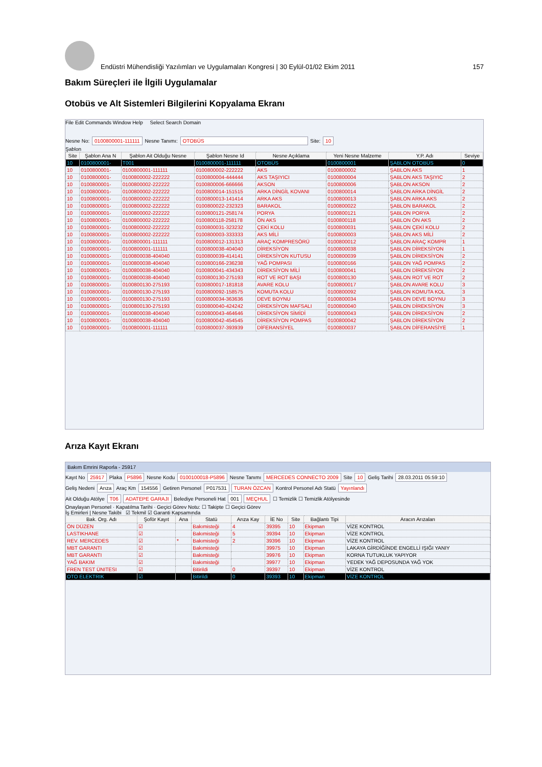Endüstri Mühendisliği Yazılımları ve Uygulamaları Kongresi | 30 Eylül-01/02 Ekim 2011 157
Bakım Süreçleri ile İlgili Uygulamalar
Otobüs ve Alt Sistemleri Bilgilerini Kopyalama Ekranı
File Edit Commands Window Help Select Search Domain
Nesne No: 0100800001-111111 Nesne Tanımı: OTOBÜS Site: 10
Şablon
| Site | Şablon Ana N | Şablon Ait Olduğu Nesne | Şablon Nesne Id | Nesne Açıklama | Yeni Nesne Malzeme | Y.P. Adı | Seviye |
| --- | --- | --- | --- | --- | --- | --- | --- |
| 10 | 0100800001- | T001 | 0100800001-111111 | OTOBÜS | 0100800001 | ŞABLON OTOBÜS | 0 |
| 10 | 0100800001- | 0100800001-111111 | 0100800002-222222 | AKS | 0100800002 | ŞABLON AKS | 1 |
| 10 | 0100800001- | 0100800002-222222 | 0100800004-444444 | AKS TAŞIYICI | 0100800004 | ŞABLON AKS TAŞIYIC | 2 |
| 10 | 0100800001- | 0100800002-222222 | 0100800006-666666 | AKSON | 0100800006 | ŞABLON AKSON | 2 |
| 10 | 0100800001- | 0100800002-222222 | 0100800014-151515 | ARKA DİNGİL KOVANI | 0100800014 | ŞABLON ARKA DİNGİL | 2 |
| 10 | 0100800001- | 0100800002-222222 | 0100800013-141414 | ARKA AKS | 0100800013 | ŞABLON ARKA AKS | 2 |
| 10 | 0100800001- | 0100800002-222222 | 0100800022-232323 | BARAKOL | 0100800022 | ŞABLON BARAKOL | 2 |
| 10 | 0100800001- | 0100800002-222222 | 0100800121-258174 | PORYA | 0100800121 | ŞABLON PORYA | 2 |
| 10 | 0100800001- | 0100800002-222222 | 0100800118-258178 | ÖN AKS | 0100800118 | ŞABLON ÖN AKS | 2 |
| 10 | 0100800001- | 0100800002-222222 | 0100800031-323232 | ÇEKİ KOLU | 0100800031 | ŞABLON ÇEKİ KOLU | 2 |
| 10 | 0100800001- | 0100800002-222222 | 0100800003-333333 | AKS MİLİ | 0100800003 | ŞABLON AKS MİLİ | 2 |
| 10 | 0100800001- | 0100800001-111111 | 0100800012-131313 | ARAÇ KOMPRESÖRÜ | 0100800012 | ŞABLON ARAÇ KOMPR | 1 |
| 10 | 0100800001- | 0100800001-111111 | 0100800038-404040 | DİREKSİYON | 0100800038 | ŞABLON DİREKSİYON | 1 |
| 10 | 0100800001- | 0100800038-404040 | 0100800039-414141 | DİREKSİYON KUTUSU | 0100800039 | ŞABLON DİREKSİYON | 2 |
| 10 | 0100800001- | 0100800038-404040 | 0100800166-236238 | YAĞ POMPASI | 0100800166 | ŞABLON YAĞ POMPAS | 2 |
| 10 | 0100800001- | 0100800038-404040 | 0100800041-434343 | DİREKSİYON MİLİ | 0100800041 | ŞABLON DİREKSİYON | 2 |
| 10 | 0100800001- | 0100800038-404040 | 0100800130-275193 | ROT VE ROT BAŞI | 0100800130 | ŞABLON ROT VE ROT | 2 |
| 10 | 0100800001- | 0100800130-275193 | 0100800017-181818 | AVARE KOLU | 0100800017 | ŞABLON AVARE KOLU | 3 |
| 10 | 0100800001- | 0100800130-275193 | 0100800092-158575 | KOMUTA KOLU | 0100800092 | ŞABLON KOMUTA KOL | 3 |
| 10 | 0100800001- | 0100800130-275193 | 0100800034-363636 | DEVE BOYNU | 0100800034 | ŞABLON DEVE BOYNU | 3 |
| 10 | 0100800001- | 0100800130-275193 | 0100800040-424242 | DİREKSİYON MAFSALI | 0100800040 | ŞABLON DİREKSİYON | 3 |
| 10 | 0100800001- | 0100800038-404040 | 0100800043-464646 | DİREKSİYON SİMİDİ | 0100800043 | ŞABLON DİREKSİYON | 2 |
| 10 | 0100800001- | 0100800038-404040 | 0100800042-454545 | DİREKSİYON POMPAS | 0100800042 | ŞABLON DİREKSİYON | 2 |
| 10 | 0100800001- | 0100800001-111111 | 0100800037-393939 | DİFERANSİYEL | 0100800037 | ŞABLON DİFERANSİYE | 1 |
Arıza Kayıt Ekranı
Bakım Emrini Raporla - 25917
Kayıt No 25917 Plaka P5896 Nesne Kodu 0100100018-P5896 Nesne Tanımı MERCEDES CONNECTO 2009 Site 10 Geliş Tarihi 28.03.2011 05:59:10
Geliş Nedeni Arıza Araç Km 154556 Getiren Personel P017531 TURAN ÖZCAN Kontrol Personel Adı Statü Yayınlandı
Ait Olduğu Atölye T06 ADATEPE GARAJI Belediye Personeli Hat 001 MEÇHUL ☐ Temizlik ☐ Temizlik Atölyesinde
Onaylayan Personel · Kapatılma Tarihi · Geçici Görev Notu: ☐ Takipte ☐ Geçici Görev
İş Emirleri | Nesne Takibi ☑ Tekmil ☑ Garanti Kapsamında
| Bak. Org. Adı | Şoför Kayıt | Ana | Statü | Arıza Kay | İE No | Site | Bağlantı Tipi | Aracın Arızaları |
| --- | --- | --- | --- | --- | --- | --- | --- | --- |
| ÖN DÜZEN | ☑ | | Bakımisteği | 4 | 39395 | 10 | Ekipman | VİZE KONTROL |
| LASTIKHANE | ☑ | | Bakımisteği | 5 | 39394 | 10 | Ekipman | VİZE KONTROL |
| REV. MERCEDES | ☑ | * | Bakımisteği | 2 | 39396 | 10 | Ekipman | VİZE KONTROL |
| MBT GARANTI | ☑ | | Bakımisteği | | 39975 | 10 | Ekipman | LAKAYA GİRDİĞİNDE ENGELLİ IŞIĞI YANIY |
| MBT GARANTI | ☑ | | Bakımisteği | | 39976 | 10 | Ekipman | KORNA TUTUKLUK YAPIYOR |
| YAĞ BAKIM | ☑ | | Bakımisteği | | 39977 | 10 | Ekipman | YEDEK YAĞ DEPOSUNDA YAĞ YOK |
| FREN TEST ÜNITESI | ☑ | | Bitirildi | 0 | 39397 | 10 | Ekipman | VİZE KONTROL |
| OTO ELEKTRIK | ☑ | | Bitirildi | 0 | 39393 | 10 | Ekipman | VİZE KONTROL |